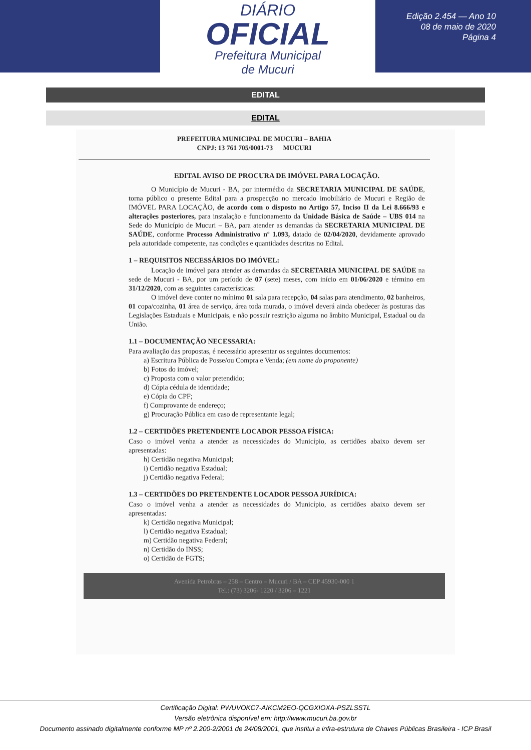DIÁRIO
OFICIAL
Prefeitura Municipal
de Mucuri
Edição 2.454 — Ano 10
08 de maio de 2020
Página 4
EDITAL
EDITAL
PREFEITURA MUNICIPAL DE MUCURI – BAHIA
CNPJ: 13 761 705/0001-73 MUCURI
EDITAL AVISO DE PROCURA DE IMÓVEL PARA LOCAÇÃO.
O Município de Mucuri - BA, por intermédio da SECRETARIA MUNICIPAL DE SAÚDE, torna público o presente Edital para a prospecção no mercado imobiliário de Mucuri e Região de IMÓVEL PARA LOCAÇÃO, de acordo com o disposto no Artigo 57, Inciso II da Lei 8.666/93 e alterações posteriores, para instalação e funcionamento da Unidade Básica de Saúde – UBS 014 na Sede do Município de Mucuri – BA, para atender as demandas da SECRETARIA MUNICIPAL DE SAÚDE, conforme Processo Administrativo nº 1.093, datado de 02/04/2020, devidamente aprovado pela autoridade competente, nas condições e quantidades descritas no Edital.
1 – REQUISITOS NECESSÁRIOS DO IMÓVEL:
Locação de imóvel para atender as demandas da SECRETARIA MUNICIPAL DE SAÚDE na sede de Mucuri - BA, por um período de 07 (sete) meses, com início em 01/06/2020 e término em 31/12/2020, com as seguintes características:
O imóvel deve conter no mínimo 01 sala para recepção, 04 salas para atendimento, 02 banheiros, 01 copa/cozinha, 01 área de serviço, área toda murada, o imóvel deverá ainda obedecer às posturas das Legislações Estaduais e Municipais, e não possuir restrição alguma no âmbito Municipal, Estadual ou da União.
1.1 – DOCUMENTAÇÃO NECESSARIA:
Para avaliação das propostas, é necessário apresentar os seguintes documentos:
a) Escritura Pública de Posse/ou Compra e Venda; (em nome do proponente)
b) Fotos do imóvel;
c) Proposta com o valor pretendido;
d) Cópia cédula de identidade;
e) Cópia do CPF;
f) Comprovante de endereço;
g) Procuração Pública em caso de representante legal;
1.2 – CERTIDÕES PRETENDENTE LOCADOR PESSOA FÍSICA:
Caso o imóvel venha a atender as necessidades do Município, as certidões abaixo devem ser apresentadas:
h) Certidão negativa Municipal;
i) Certidão negativa Estadual;
j) Certidão negativa Federal;
1.3 – CERTIDÕES DO PRETENDENTE LOCADOR PESSOA JURÍDICA:
Caso o imóvel venha a atender as necessidades do Município, as certidões abaixo devem ser apresentadas:
k) Certidão negativa Municipal;
l) Certidão negativa Estadual;
m) Certidão negativa Federal;
n) Certidão do INSS;
o) Certidão de FGTS;
Avenida Petrobras – 258 – Centro – Mucuri / BA – CEP 45930-000 1
Tel.: (73) 3206- 1220 / 3206 – 1221
Certificação Digital: PWUVOKC7-AIKCM2EO-QCGXIOXA-PSZLSSTL
Versão eletrônica disponível em: http://www.mucuri.ba.gov.br
Documento assinado digitalmente conforme MP nº 2.200-2/2001 de 24/08/2001, que institui a infra-estrutura de Chaves Públicas Brasileira - ICP Brasil